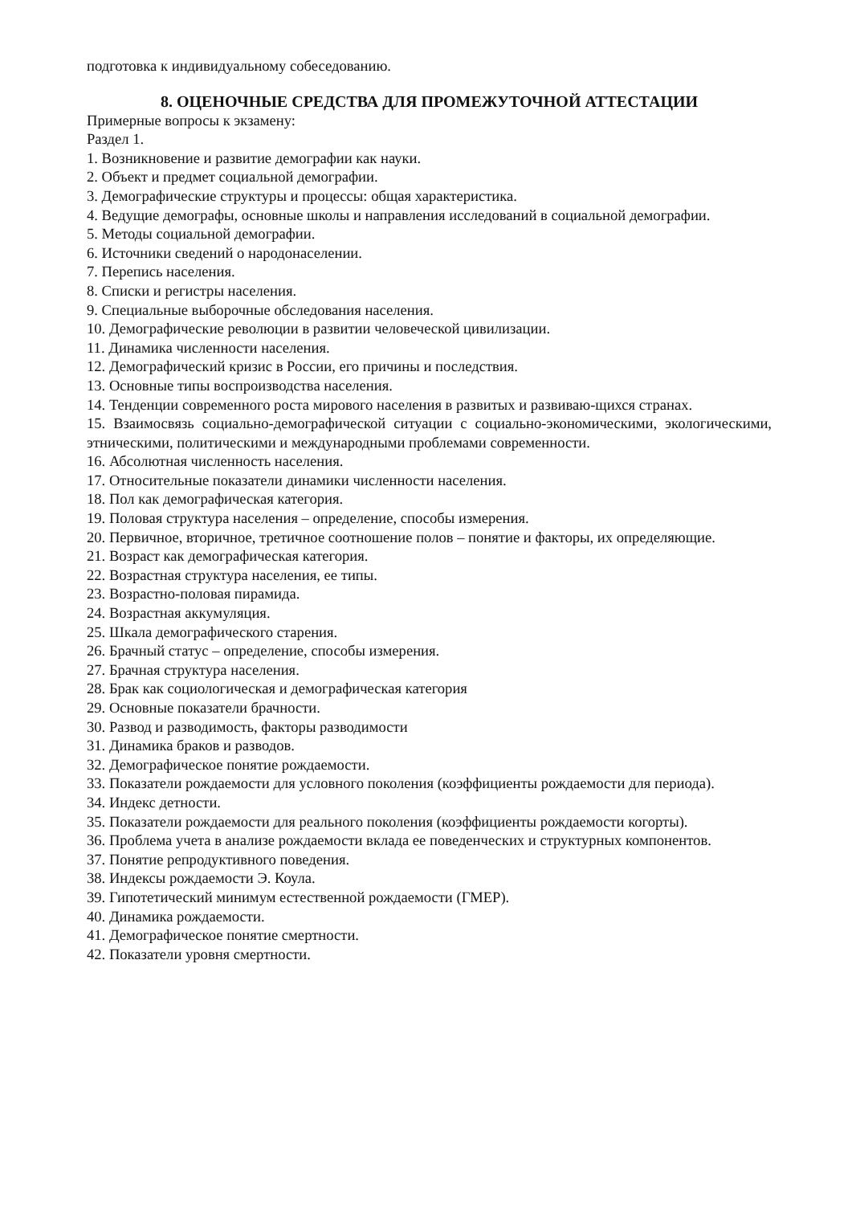подготовка к индивидуальному собеседованию.
8. ОЦЕНОЧНЫЕ СРЕДСТВА ДЛЯ ПРОМЕЖУТОЧНОЙ АТТЕСТАЦИИ
Примерные вопросы к экзамену:
Раздел 1.
1. Возникновение и развитие демографии как науки.
2. Объект и предмет социальной демографии.
3. Демографические структуры и процессы: общая характеристика.
4. Ведущие демографы, основные школы и направления исследований в социальной демографии.
5. Методы социальной демографии.
6. Источники сведений о народонаселении.
7. Перепись населения.
8. Списки и регистры населения.
9. Специальные выборочные обследования населения.
10. Демографические революции в развитии человеческой цивилизации.
11. Динамика численности населения.
12. Демографический кризис в России, его причины и последствия.
13. Основные типы воспроизводства населения.
14. Тенденции современного роста мирового населения в развитых и развиваю-щихся странах.
15. Взаимосвязь социально-демографической ситуации с социально-экономическими, экологическими, этническими, политическими и международными проблемами современности.
16. Абсолютная численность населения.
17. Относительные показатели динамики численности населения.
18. Пол как демографическая категория.
19. Половая структура населения – определение, способы измерения.
20. Первичное, вторичное, третичное соотношение полов – понятие и факторы, их определяющие.
21. Возраст как демографическая категория.
22. Возрастная структура населения, ее типы.
23. Возрастно-половая пирамида.
24. Возрастная аккумуляция.
25. Шкала демографического старения.
26. Брачный статус – определение, способы измерения.
27. Брачная структура населения.
28. Брак как социологическая и демографическая категория
29. Основные показатели брачности.
30. Развод и разводимость, факторы разводимости
31. Динамика браков и разводов.
32. Демографическое понятие рождаемости.
33. Показатели рождаемости для условного поколения (коэффициенты рождаемости для периода).
34. Индекс детности.
35. Показатели рождаемости для реального поколения (коэффициенты рождаемости когорты).
36. Проблема учета в анализе рождаемости вклада ее поведенческих и структурных компонентов.
37. Понятие репродуктивного поведения.
38. Индексы рождаемости Э. Коула.
39. Гипотетический минимум естественной рождаемости (ГМЕР).
40. Динамика рождаемости.
41. Демографическое понятие смертности.
42. Показатели уровня смертности.